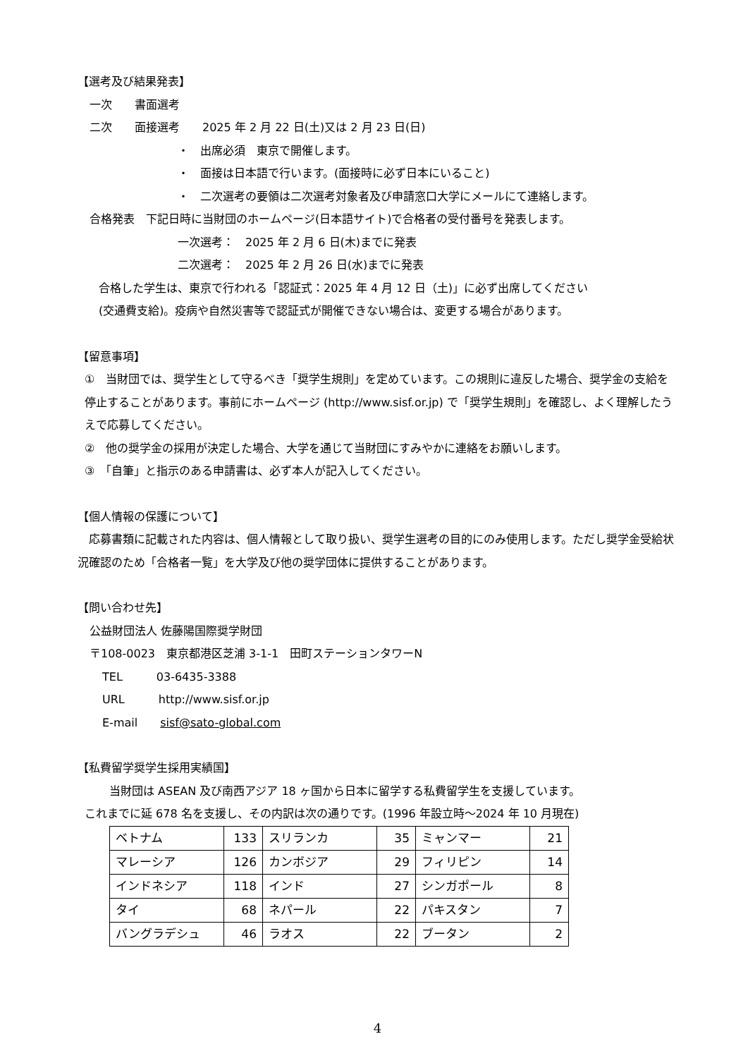【選考及び結果発表】
一次　　書面選考
二次　　面接選考　　2025 年 2 月 22 日(土)又は 2 月 23 日(日)
・　出席必須　東京で開催します。
・　面接は日本語で行います。(面接時に必ず日本にいること)
・　二次選考の要領は二次選考対象者及び申請窓口大学にメールにて連絡します。
合格発表　下記日時に当財団のホームページ(日本語サイト)で合格者の受付番号を発表します。
一次選考：　2025 年 2 月 6 日(木)までに発表
二次選考：　2025 年 2 月 26 日(水)までに発表
合格した学生は、東京で行われる「認証式：2025 年 4 月 12 日（土)」に必ず出席してください
(交通費支給)。疫病や自然災害等で認証式が開催できない場合は、変更する場合があります。
【留意事項】
①　当財団では、奨学生として守るべき「奨学生規則」を定めています。この規則に違反した場合、奨学金の支給を停止することがあります。事前にホームページ (http://www.sisf.or.jp) で「奨学生規則」を確認し、よく理解したうえで応募してください。
②　他の奨学金の採用が決定した場合、大学を通じて当財団にすみやかに連絡をお願いします。
③　「自筆」と指示のある申請書は、必ず本人が記入してください。
【個人情報の保護について】
　応募書類に記載された内容は、個人情報として取り扱い、奨学生選考の目的にのみ使用します。ただし奨学金受給状況確認のため「合格者一覧」を大学及び他の奨学団体に提供することがあります。
【問い合わせ先】
公益財団法人 佐藤陽国際奨学財団
〒108-0023　東京都港区芝浦 3-1-1　田町ステーションタワーN
TEL　　　03-6435-3388
URL　　　http://www.sisf.or.jp
E-mail　　sisf@sato-global.com
【私費留学奨学生採用実績国】
当財団は ASEAN 及び南西アジア 18 ヶ国から日本に留学する私費留学生を支援しています。
これまでに延 678 名を支援し、その内訳は次の通りです。(1996 年設立時～2024 年 10 月現在)
| ベトナム | 133 | スリランカ | 35 | ミャンマー | 21 |
| マレーシア | 126 | カンボジア | 29 | フィリピン | 14 |
| インドネシア | 118 | インド | 27 | シンガポール | 8 |
| タイ | 68 | ネパール | 22 | パキスタン | 7 |
| バングラデシュ | 46 | ラオス | 22 | ブータン | 2 |
4